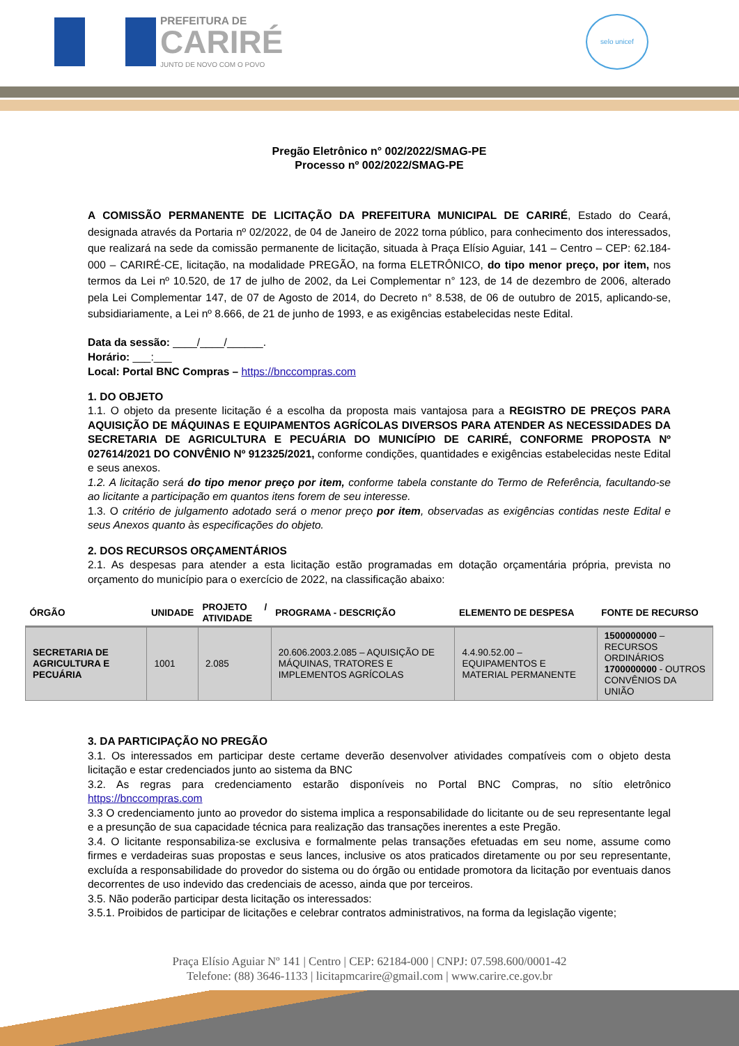PREFEITURA DE
CARIRÉ
JUNTO DE NOVO COM O POVO
selo unicef
Pregão Eletrônico n° 002/2022/SMAG-PE
Processo nº 002/2022/SMAG-PE
A COMISSÃO PERMANENTE DE LICITAÇÃO DA PREFEITURA MUNICIPAL DE CARIRÉ, Estado do Ceará, designada através da Portaria nº 02/2022, de 04 de Janeiro de 2022 torna público, para conhecimento dos interessados, que realizará na sede da comissão permanente de licitação, situada à Praça Elísio Aguiar, 141 – Centro – CEP: 62.184-000 – CARIRÉ-CE, licitação, na modalidade PREGÃO, na forma ELETRÔNICO, do tipo menor preço, por item, nos termos da Lei nº 10.520, de 17 de julho de 2002, da Lei Complementar n° 123, de 14 de dezembro de 2006, alterado pela Lei Complementar 147, de 07 de Agosto de 2014, do Decreto n° 8.538, de 06 de outubro de 2015, aplicando-se, subsidiariamente, a Lei nº 8.666, de 21 de junho de 1993, e as exigências estabelecidas neste Edital.
Data da sessão: ____/____/______.
Horário: ___:___
Local: Portal BNC Compras – https://bnccompras.com
1. DO OBJETO
1.1. O objeto da presente licitação é a escolha da proposta mais vantajosa para a REGISTRO DE PREÇOS PARA AQUISIÇÃO DE MÁQUINAS E EQUIPAMENTOS AGRÍCOLAS DIVERSOS PARA ATENDER AS NECESSIDADES DA SECRETARIA DE AGRICULTURA E PECUÁRIA DO MUNICÍPIO DE CARIRÉ, CONFORME PROPOSTA Nº 027614/2021 DO CONVÊNIO Nº 912325/2021, conforme condições, quantidades e exigências estabelecidas neste Edital e seus anexos.
1.2. A licitação será do tipo menor preço por item, conforme tabela constante do Termo de Referência, facultando-se ao licitante a participação em quantos itens forem de seu interesse.
1.3. O critério de julgamento adotado será o menor preço por item, observadas as exigências contidas neste Edital e seus Anexos quanto às especificações do objeto.
2. DOS RECURSOS ORÇAMENTÁRIOS
2.1. As despesas para atender a esta licitação estão programadas em dotação orçamentária própria, prevista no orçamento do município para o exercício de 2022, na classificação abaixo:
| ÓRGÃO | UNIDADE | PROJETO / ATIVIDADE | PROGRAMA - DESCRIÇÃO | ELEMENTO DE DESPESA | FONTE DE RECURSO |
| --- | --- | --- | --- | --- | --- |
| SECRETARIA DE AGRICULTURA E PECUÁRIA | 1001 | 2.085 | 20.606.2003.2.085 – AQUISIÇÃO DE MÁQUINAS, TRATORES E IMPLEMENTOS AGRÍCOLAS | 4.4.90.52.00 – EQUIPAMENTOS E MATERIAL PERMANENTE | 1500000000 – RECURSOS ORDINÁRIOS 1700000000 - OUTROS CONVÊNIOS DA UNIÃO |
3. DA PARTICIPAÇÃO NO PREGÃO
3.1. Os interessados em participar deste certame deverão desenvolver atividades compatíveis com o objeto desta licitação e estar credenciados junto ao sistema da BNC
3.2. As regras para credenciamento estarão disponíveis no Portal BNC Compras, no sítio eletrônico https://bnccompras.com
3.3 O credenciamento junto ao provedor do sistema implica a responsabilidade do licitante ou de seu representante legal e a presunção de sua capacidade técnica para realização das transações inerentes a este Pregão.
3.4. O licitante responsabiliza-se exclusiva e formalmente pelas transações efetuadas em seu nome, assume como firmes e verdadeiras suas propostas e seus lances, inclusive os atos praticados diretamente ou por seu representante, excluída a responsabilidade do provedor do sistema ou do órgão ou entidade promotora da licitação por eventuais danos decorrentes de uso indevido das credenciais de acesso, ainda que por terceiros.
3.5. Não poderão participar desta licitação os interessados:
3.5.1. Proibidos de participar de licitações e celebrar contratos administrativos, na forma da legislação vigente;
Praça Elísio Aguiar Nº 141 | Centro | CEP: 62184-000 | CNPJ: 07.598.600/0001-42
Telefone: (88) 3646-1133 | licitapmcarire@gmail.com | www.carire.ce.gov.br